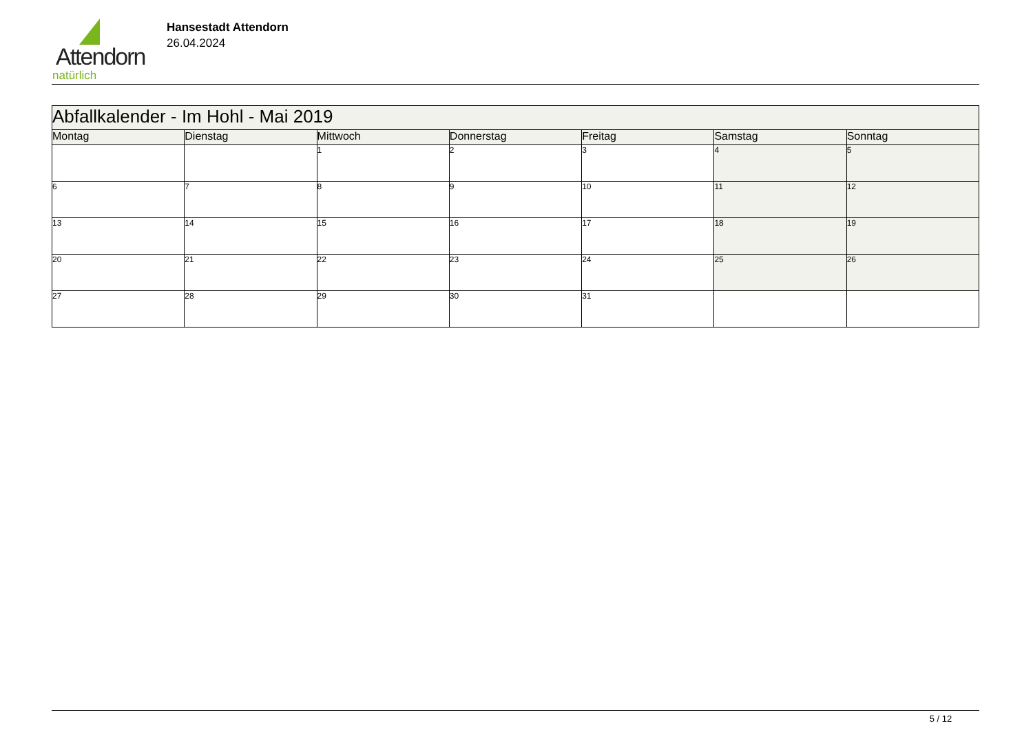Attendorn
natürlich
Hansestadt Attendorn
26.04.2024
| Abfallkalender - Im Hohl - Mai 2019 | | | | | | |
| --- | --- | --- | --- | --- | --- | --- |
| Montag | Dienstag | Mittwoch | Donnerstag | Freitag | Samstag | Sonntag |
| | | 1 | 2 | 3 | 4 | 5 |
| 6 | 7 | 8 | 9 | 10 | 11 | 12 |
| 13 | 14 | 15 | 16 | 17 | 18 | 19 |
| 20 | 21 | 22 | 23 | 24 | 25 | 26 |
| 27 | 28 | 29 | 30 | 31 | | |
5 / 12